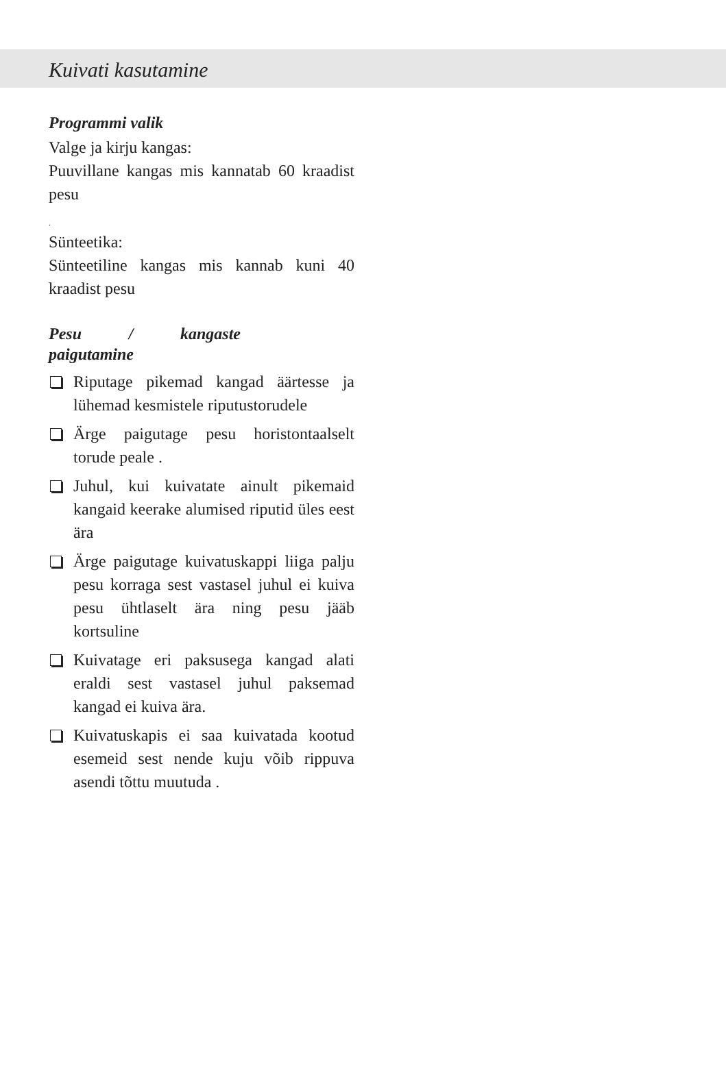Kuivati kasutamine
Programmi valik
Valge ja kirju kangas:
Puuvillane kangas mis kannatab 60 kraadist pesu
.
Sünteetika:
Sünteetiline kangas mis kannab kuni 40 kraadist pesu
Pesu / kangaste paigutamine
Riputage pikemad kangad äärtesse ja lühemad kesmistele riputustorudele
Ärge paigutage pesu horistontaalselt torude peale .
Juhul, kui kuivatate ainult pikemaid kangaid keerake alumised riputid üles eest ära
Ärge paigutage kuivatuskappi liiga palju pesu korraga sest vastasel juhul ei kuiva pesu ühtlaselt ära ning pesu jääb kortsuline
Kuivatage eri paksusega kangad alati eraldi sest vastasel juhul paksemad kangad ei kuiva ära.
Kuivatuskapis ei saa kuivatada kootud esemeid sest nende kuju võib rippuva asendi tõttu muutuda .